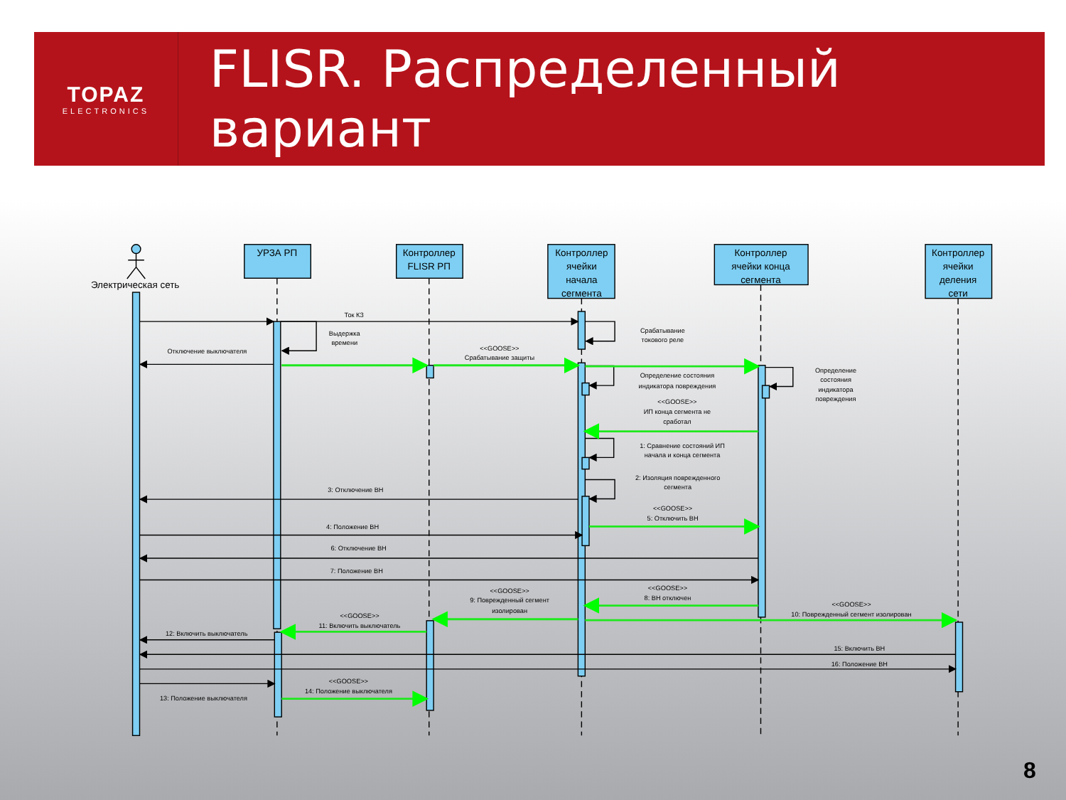TOPAZ
ELECTRONICS
FLISR. Распределенный вариант
УРЗА РП
Контроллер
FLISR РП
Контроллер
ячейки
начала
сегмента
Контроллер
ячейки конца
сегмента
Контроллер
ячейки
деления
сети
Электрическая сеть
Ток КЗ
Выдержка
времени
Отключение выключателя
<<GOOSE>>
Срабатывание защиты
Срабатывание
токового реле
Определение состояния
индикатора повреждения
Определение
состояния
индикатора
повреждения
<<GOOSE>>
ИП конца сегмента не
сработал
1: Сравнение состояний ИП
начала и конца сегмента
2: Изоляция поврежденного
сегмента
3: Отключение ВН
<<GOOSE>>
5: Отключить ВН
4: Положение ВН
6: Отключение ВН
7: Положение ВН
<<GOOSE>>
9: Поврежденный сегмент
изолирован
<<GOOSE>>
8: ВН отключен
<<GOOSE>>
10: Поврежденный сегмент изолирован
<<GOOSE>>
11: Включить выключатель
12: Включить выключатель
15: Включить ВН
16: Положение ВН
<<GOOSE>>
14: Положение выключателя
13: Положение выключателя
8